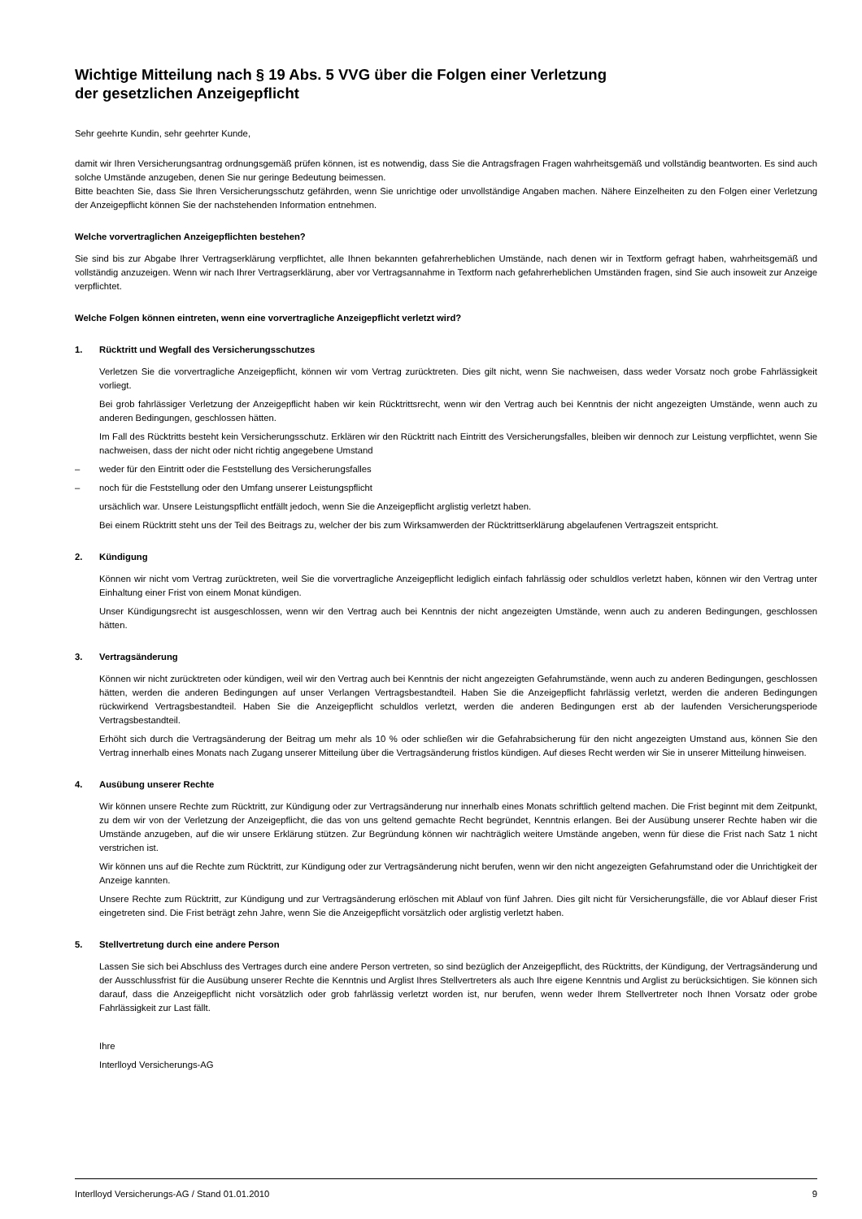Wichtige Mitteilung nach § 19 Abs. 5 VVG über die Folgen einer Verletzung
der gesetzlichen Anzeigepflicht
Sehr geehrte Kundin, sehr geehrter Kunde,
damit wir Ihren Versicherungsantrag ordnungsgemäß prüfen können, ist es notwendig, dass Sie die Antragsfragen Fragen wahrheitsgemäß und vollständig beantworten. Es sind auch solche Umstände anzugeben, denen Sie nur geringe Bedeutung beimessen.
Bitte beachten Sie, dass Sie Ihren Versicherungsschutz gefährden, wenn Sie unrichtige oder unvollständige Angaben machen. Nähere Einzelheiten zu den Folgen einer Verletzung der Anzeigepflicht können Sie der nachstehenden Information entnehmen.
Welche vorvertraglichen Anzeigepflichten bestehen?
Sie sind bis zur Abgabe Ihrer Vertragserklärung verpflichtet, alle Ihnen bekannten gefahrerheblichen Umstände, nach denen wir in Textform gefragt haben, wahrheitsgemäß und vollständig anzuzeigen. Wenn wir nach Ihrer Vertragserklärung, aber vor Vertragsannahme in Textform nach gefahrerheblichen Umständen fragen, sind Sie auch insoweit zur Anzeige verpflichtet.
Welche Folgen können eintreten, wenn eine vorvertragliche Anzeigepflicht verletzt wird?
1. Rücktritt und Wegfall des Versicherungsschutzes
Verletzen Sie die vorvertragliche Anzeigepflicht, können wir vom Vertrag zurücktreten. Dies gilt nicht, wenn Sie nachweisen, dass weder Vorsatz noch grobe Fahrlässigkeit vorliegt.
Bei grob fahrlässiger Verletzung der Anzeigepflicht haben wir kein Rücktrittsrecht, wenn wir den Vertrag auch bei Kenntnis der nicht angezeigten Umstände, wenn auch zu anderen Bedingungen, geschlossen hätten.
Im Fall des Rücktritts besteht kein Versicherungsschutz. Erklären wir den Rücktritt nach Eintritt des Versicherungsfalles, bleiben wir dennoch zur Leistung verpflichtet, wenn Sie nachweisen, dass der nicht oder nicht richtig angegebene Umstand
– weder für den Eintritt oder die Feststellung des Versicherungsfalles
– noch für die Feststellung oder den Umfang unserer Leistungspflicht
ursächlich war. Unsere Leistungspflicht entfällt jedoch, wenn Sie die Anzeigepflicht arglistig verletzt haben.
Bei einem Rücktritt steht uns der Teil des Beitrags zu, welcher der bis zum Wirksamwerden der Rücktrittserklärung abgelaufenen Vertragszeit entspricht.
2. Kündigung
Können wir nicht vom Vertrag zurücktreten, weil Sie die vorvertragliche Anzeigepflicht lediglich einfach fahrlässig oder schuldlos verletzt haben, können wir den Vertrag unter Einhaltung einer Frist von einem Monat kündigen.
Unser Kündigungsrecht ist ausgeschlossen, wenn wir den Vertrag auch bei Kenntnis der nicht angezeigten Umstände, wenn auch zu anderen Bedingungen, geschlossen hätten.
3. Vertragsänderung
Können wir nicht zurücktreten oder kündigen, weil wir den Vertrag auch bei Kenntnis der nicht angezeigten Gefahrumstände, wenn auch zu anderen Bedingungen, geschlossen hätten, werden die anderen Bedingungen auf unser Verlangen Vertragsbestandteil. Haben Sie die Anzeigepflicht fahrlässig verletzt, werden die anderen Bedingungen rückwirkend Vertragsbestandteil. Haben Sie die Anzeigepflicht schuldlos verletzt, werden die anderen Bedingungen erst ab der laufenden Versicherungsperiode Vertragsbestandteil.
Erhöht sich durch die Vertragsänderung der Beitrag um mehr als 10 % oder schließen wir die Gefahrabsicherung für den nicht angezeigten Umstand aus, können Sie den Vertrag innerhalb eines Monats nach Zugang unserer Mitteilung über die Vertragsänderung fristlos kündigen. Auf dieses Recht werden wir Sie in unserer Mitteilung hinweisen.
4. Ausübung unserer Rechte
Wir können unsere Rechte zum Rücktritt, zur Kündigung oder zur Vertragsänderung nur innerhalb eines Monats schriftlich geltend machen. Die Frist beginnt mit dem Zeitpunkt, zu dem wir von der Verletzung der Anzeigepflicht, die das von uns geltend gemachte Recht begründet, Kenntnis erlangen. Bei der Ausübung unserer Rechte haben wir die Umstände anzugeben, auf die wir unsere Erklärung stützen. Zur Begründung können wir nachträglich weitere Umstände angeben, wenn für diese die Frist nach Satz 1 nicht verstrichen ist.
Wir können uns auf die Rechte zum Rücktritt, zur Kündigung oder zur Vertragsänderung nicht berufen, wenn wir den nicht angezeigten Gefahrumstand oder die Unrichtigkeit der Anzeige kannten.
Unsere Rechte zum Rücktritt, zur Kündigung und zur Vertragsänderung erlöschen mit Ablauf von fünf Jahren. Dies gilt nicht für Versicherungsfälle, die vor Ablauf dieser Frist eingetreten sind. Die Frist beträgt zehn Jahre, wenn Sie die Anzeigepflicht vorsätzlich oder arglistig verletzt haben.
5. Stellvertretung durch eine andere Person
Lassen Sie sich bei Abschluss des Vertrages durch eine andere Person vertreten, so sind bezüglich der Anzeigepflicht, des Rücktritts, der Kündigung, der Vertragsänderung und der Ausschlussfrist für die Ausübung unserer Rechte die Kenntnis und Arglist Ihres Stellvertreters als auch Ihre eigene Kenntnis und Arglist zu berücksichtigen. Sie können sich darauf, dass die Anzeigepflicht nicht vorsätzlich oder grob fahrlässig verletzt worden ist, nur berufen, wenn weder Ihrem Stellvertreter noch Ihnen Vorsatz oder grobe Fahrlässigkeit zur Last fällt.
Ihre
Interlloyd Versicherungs-AG
Interlloyd Versicherungs-AG / Stand 01.01.2010 9